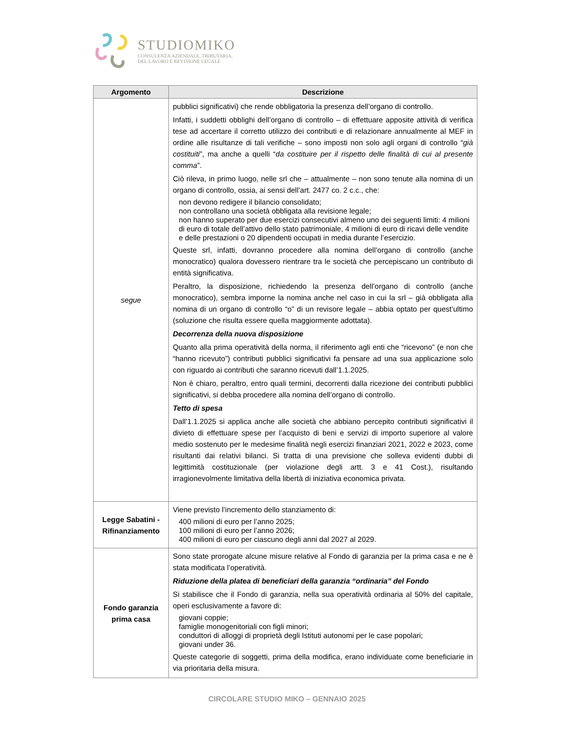STUDIOMIKO
CONSULENZA AZIENDALE, TRIBUTARIA,
DEL LAVORO E REVISIONE LEGALE
| Argomento | Descrizione |
| --- | --- |
| segue | pubblici significativi) che rende obbligatoria la presenza dell’organo di controllo. Infatti, i suddetti obblighi dell’organo di controllo – di effettuare apposite attività di verifica tese ad accertare il corretto utilizzo dei contributi e di relazionare annualmente al MEF in ordine alle risultanze di tali verifiche – sono imposti non solo agli organi di controllo “ già costituiti ”, ma anche a quelli “ da costituire per il rispetto delle finalità di cui al presente comma ”. Ciò rileva, in primo luogo, nelle srl che – attualmente – non sono tenute alla nomina di un organo di controllo, ossia, ai sensi dell’art. 2477 co. 2 c.c., che: non devono redigere il bilancio consolidato; non controllano una società obbligata alla revisione legale; non hanno superato per due esercizi consecutivi almeno uno dei seguenti limiti: 4 milioni di euro di totale dell’attivo dello stato patrimoniale, 4 milioni di euro di ricavi delle vendite e delle prestazioni o 20 dipendenti occupati in media durante l’esercizio. Queste srl, infatti, dovranno procedere alla nomina dell’organo di controllo (anche monocratico) qualora dovessero rientrare tra le società che percepiscano un contributo di entità significativa. Peraltro, la disposizione, richiedendo la presenza dell’organo di controllo (anche monocratico), sembra imporne la nomina anche nel caso in cui la srl – già obbligata alla nomina di un organo di controllo “o” di un revisore legale – abbia optato per quest’ultimo (soluzione che risulta essere quella maggiormente adottata). Decorrenza della nuova disposizione Quanto alla prima operatività della norma, il riferimento agli enti che “ricevono” (e non che “hanno ricevuto”) contributi pubblici significativi fa pensare ad una sua applicazione solo con riguardo ai contributi che saranno ricevuti dall’1.1.2025. Non è chiaro, peraltro, entro quali termini, decorrenti dalla ricezione dei contributi pubblici significativi, si debba procedere alla nomina dell’organo di controllo. Tetto di spesa Dall’1.1.2025 si applica anche alle società che abbiano percepito contributi significativi il divieto di effettuare spese per l’acquisto di beni e servizi di importo superiore al valore medio sostenuto per le medesime finalità negli esercizi finanziari 2021, 2022 e 2023, come risultanti dai relativi bilanci. Si tratta di una previsione che solleva evidenti dubbi di legittimità costituzionale (per violazione degli artt. 3 e 41 Cost.), risultando irragionevolmente limitativa della libertà di iniziativa economica privata. |
| Legge Sabatini - Rifinanziamento | Viene previsto l’incremento dello stanziamento di: 400 milioni di euro per l’anno 2025; 100 milioni di euro per l’anno 2026; 400 milioni di euro per ciascuno degli anni dal 2027 al 2029. |
| Fondo garanzia prima casa | Sono state prorogate alcune misure relative al Fondo di garanzia per la prima casa e ne è stata modificata l’operatività. Riduzione della platea di beneficiari della garanzia “ordinaria” del Fondo Si stabilisce che il Fondo di garanzia, nella sua operatività ordinaria al 50% del capitale, operi esclusivamente a favore di: giovani coppie; famiglie monogenitoriali con figli minori; conduttori di alloggi di proprietà degli Istituti autonomi per le case popolari; giovani under 36. Queste categorie di soggetti, prima della modifica, erano individuate come beneficiarie in via prioritaria della misura. |
CIRCOLARE STUDIO MIKO – GENNAIO 2025